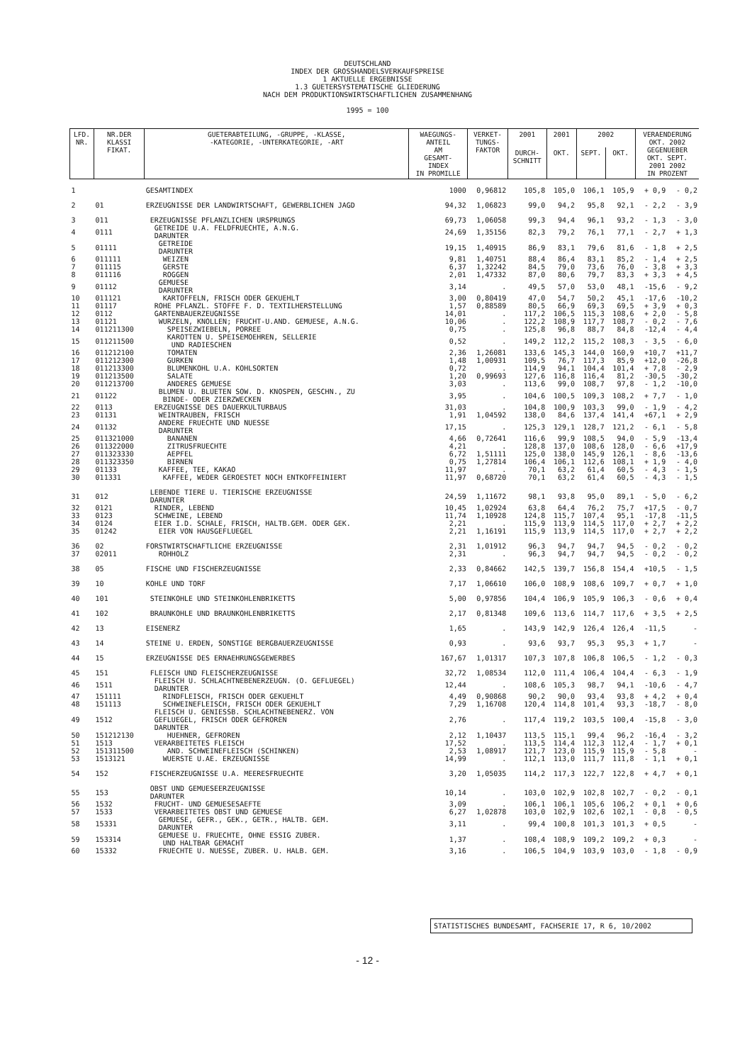DEUTSCHLAND
INDEX DER GROSSHANDELSVERKAUFSPREISE
1 AKTUELLE ERGEBNISSE
1.3 GUETERSYSTEMATISCHE GLIEDERUNG
NACH DEM PRODUKTIONSWIRTSCHAFTLICHEN ZUSAMMENHANG
1995 = 100
| LFD. NR. | NR.DER KLASSI FIKAT. | GUETERABTEILUNG, -GRUPPE, -KLASSE, -KATEGORIE, -UNTERKATEGORIE, -ART | WAEGUNGS- ANTEIL AM GESAMT- INDEX IN PROMILLE | VERKET- TUNGS- FAKTOR | 2001 | 2001 | 2002 | | VERAENDERUNG OKT. 2002 GEGENUEBER OKT. SEPT. 2001 2002 IN PROZENT | |
| --- | --- | --- | --- | --- | --- | --- | --- | --- | --- | --- |
| | | | | | DURCH- SCHNITT | OKT. | SEPT. | OKT. | | |
| 1 | | GESAMTINDEX | 1000 | 0,96812 | 105,8 | 105,0 | 106,1 | 105,9 | + 0,9 | - 0,2 |
| 2 | 01 | ERZEUGNISSE DER LANDWIRTSCHAFT, GEWERBLICHEN JAGD | 94,32 | 1,06823 | 99,0 | 94,2 | 95,8 | 92,1 | - 2,2 | - 3,9 |
| 3 | 011 | ERZEUGNISSE PFLANZLICHEN URSPRUNGS | 69,73 | 1,06058 | 99,3 | 94,4 | 96,1 | 93,2 | - 1,3 | - 3,0 |
| 4 | 0111 | GETREIDE U.A. FELDFRUECHTE, A.N.G. DARUNTER | 24,69 | 1,35156 | 82,3 | 79,2 | 76,1 | 77,1 | - 2,7 | + 1,3 |
| 5 | 01111 | GETREIDE DARUNTER | 19,15 | 1,40915 | 86,9 | 83,1 | 79,6 | 81,6 | - 1,8 | + 2,5 |
| 6 | 011111 | WEIZEN | 9,81 | 1,40751 | 88,4 | 86,4 | 83,1 | 85,2 | - 1,4 | + 2,5 |
| 7 | 011115 | GERSTE | 6,37 | 1,32242 | 84,5 | 79,0 | 73,6 | 76,0 | - 3,8 | + 3,3 |
| 8 | 011116 | ROGGEN | 2,01 | 1,47332 | 87,0 | 80,6 | 79,7 | 83,3 | + 3,3 | + 4,5 |
| 9 | 01112 | GEMUESE DARUNTER | 3,14 | . | 49,5 | 57,0 | 53,0 | 48,1 | -15,6 | - 9,2 |
| 10 | 011121 | KARTOFFELN, FRISCH ODER GEKUEHLT | 3,00 | 0,80419 | 47,0 | 54,7 | 50,2 | 45,1 | -17,6 | -10,2 |
| 11 | 01117 | ROHE PFLANZL. STOFFE F. D. TEXTILHERSTELLUNG | 1,57 | 0,88589 | 80,5 | 66,9 | 69,3 | 69,5 | + 3,9 | + 0,3 |
| 12 | 0112 | GARTENBAUERZEUGNISSE | 14,01 | . | 117,2 | 106,5 | 115,3 | 108,6 | + 2,0 | - 5,8 |
| 13 | 01121 | WURZELN, KNOLLEN; FRUCHT-U.AND. GEMUESE, A.N.G. | 10,06 | . | 122,2 | 108,9 | 117,7 | 108,7 | - 0,2 | - 7,6 |
| 14 | 011211300 | SPEISEZWIEBELN, PORREE | 0,75 | . | 125,8 | 96,8 | 88,7 | 84,8 | -12,4 | - 4,4 |
| 15 | 011211500 | KAROTTEN U. SPEISEMOEHREN, SELLERIE UND RADIESCHEN | 0,52 | . | 149,2 | 112,2 | 115,2 | 108,3 | - 3,5 | - 6,0 |
| 16 | 011212100 | TOMATEN | 2,36 | 1,26081 | 133,6 | 145,3 | 144,0 | 160,9 | +10,7 | +11,7 |
| 17 | 011212300 | GURKEN | 1,48 | 1,00931 | 109,5 | 76,7 | 117,3 | 85,9 | +12,0 | -26,8 |
| 18 | 011213300 | BLUMENKOHL U.A. KOHLSORTEN | 0,72 | . | 114,9 | 94,1 | 104,4 | 101,4 | + 7,8 | - 2,9 |
| 19 | 011213500 | SALATE | 1,20 | 0,99693 | 127,6 | 116,8 | 116,4 | 81,2 | -30,5 | -30,2 |
| 20 | 011213700 | ANDERES GEMUESE | 3,03 | . | 113,6 | 99,0 | 108,7 | 97,8 | - 1,2 | -10,0 |
| 21 | 01122 | BLUMEN U. BLUETEN SOW. D. KNOSPEN, GESCHN., ZU BINDE- ODER ZIERZWECKEN | 3,95 | . | 104,6 | 100,5 | 109,3 | 108,2 | + 7,7 | - 1,0 |
| 22 | 0113 | ERZEUGNISSE DES DAUERKULTURBAUS | 31,03 | . | 104,8 | 100,9 | 103,3 | 99,0 | - 1,9 | - 4,2 |
| 23 | 01131 | WEINTRAUBEN, FRISCH | 1,91 | 1,04592 | 138,0 | 84,6 | 137,4 | 141,4 | +67,1 | + 2,9 |
| 24 | 01132 | ANDERE FRUECHTE UND NUESSE DARUNTER | 17,15 | . | 125,3 | 129,1 | 128,7 | 121,2 | - 6,1 | - 5,8 |
| 25 | 011321000 | BANANEN | 4,66 | 0,72641 | 116,6 | 99,9 | 108,5 | 94,0 | - 5,9 | -13,4 |
| 26 | 011322000 | ZITRUSFRUECHTE | 4,21 | . | 128,8 | 137,0 | 108,6 | 128,0 | - 6,6 | +17,9 |
| 27 | 011323330 | AEPFEL | 6,72 | 1,51111 | 125,0 | 138,0 | 145,9 | 126,1 | - 8,6 | -13,6 |
| 28 | 011323350 | BIRNEN | 0,75 | 1,27814 | 106,4 | 106,1 | 112,6 | 108,1 | + 1,9 | - 4,0 |
| 29 | 01133 | KAFFEE, TEE, KAKAO | 11,97 | . | 70,1 | 63,2 | 61,4 | 60,5 | - 4,3 | - 1,5 |
| 30 | 011331 | KAFFEE, WEDER GEROESTET NOCH ENTKOFFEINIERT | 11,97 | 0,68720 | 70,1 | 63,2 | 61,4 | 60,5 | - 4,3 | - 1,5 |
| 31 | 012 | LEBENDE TIERE U. TIERISCHE ERZEUGNISSE DARUNTER | 24,59 | 1,11672 | 98,1 | 93,8 | 95,0 | 89,1 | - 5,0 | - 6,2 |
| 32 | 0121 | RINDER, LEBEND | 10,45 | 1,02924 | 63,8 | 64,4 | 76,2 | 75,7 | +17,5 | - 0,7 |
| 33 | 0123 | SCHWEINE, LEBEND | 11,74 | 1,10928 | 124,8 | 115,7 | 107,4 | 95,1 | -17,8 | -11,5 |
| 34 | 0124 | EIER I.D. SCHALE, FRISCH, HALTB.GEM. ODER GEK. | 2,21 | . | 115,9 | 113,9 | 114,5 | 117,0 | + 2,7 | + 2,2 |
| 35 | 01242 | EIER VON HAUSGEFLUEGEL | 2,21 | 1,16191 | 115,9 | 113,9 | 114,5 | 117,0 | + 2,7 | + 2,2 |
| 36 | 02 | FORSTWIRTSCHAFTLICHE ERZEUGNISSE | 2,31 | 1,01912 | 96,3 | 94,7 | 94,7 | 94,5 | - 0,2 | - 0,2 |
| 37 | 02011 | ROHHOLZ | 2,31 | . | 96,3 | 94,7 | 94,7 | 94,5 | - 0,2 | - 0,2 |
| 38 | 05 | FISCHE UND FISCHERZEUGNISSE | 2,33 | 0,84662 | 142,5 | 139,7 | 156,8 | 154,4 | +10,5 | - 1,5 |
| 39 | 10 | KOHLE UND TORF | 7,17 | 1,06610 | 106,0 | 108,9 | 108,6 | 109,7 | + 0,7 | + 1,0 |
| 40 | 101 | STEINKOHLE UND STEINKOHLENBRIKETTS | 5,00 | 0,97856 | 104,4 | 106,9 | 105,9 | 106,3 | - 0,6 | + 0,4 |
| 41 | 102 | BRAUNKOHLE UND BRAUNKOHLENBRIKETTS | 2,17 | 0,81348 | 109,6 | 113,6 | 114,7 | 117,6 | + 3,5 | + 2,5 |
| 42 | 13 | EISENERZ | 1,65 | . | 143,9 | 142,9 | 126,4 | 126,4 | -11,5 | - |
| 43 | 14 | STEINE U. ERDEN, SONSTIGE BERGBAUERZEUGNISSE | 0,93 | . | 93,6 | 93,7 | 95,3 | 95,3 | + 1,7 | - |
| 44 | 15 | ERZEUGNISSE DES ERNAEHRUNGSGEWERBES | 167,67 | 1,01317 | 107,3 | 107,8 | 106,8 | 106,5 | - 1,2 | - 0,3 |
| 45 | 151 | FLEISCH UND FLEISCHERZEUGNISSE | 32,72 | 1,08534 | 112,0 | 111,4 | 106,4 | 104,4 | - 6,3 | - 1,9 |
| 46 | 1511 | FLEISCH U. SCHLACHTNEBENERZEUGN. (O. GEFLUEGEL) DARUNTER | 12,44 | . | 108,6 | 105,3 | 98,7 | 94,1 | -10,6 | - 4,7 |
| 47 | 151111 | RINDFLEISCH, FRISCH ODER GEKUEHLT | 4,49 | 0,90868 | 90,2 | 90,0 | 93,4 | 93,8 | + 4,2 | + 0,4 |
| 48 | 151113 | SCHWEINEFLEISCH, FRISCH ODER GEKUEHLT | 7,29 | 1,16708 | 120,4 | 114,8 | 101,4 | 93,3 | -18,7 | - 8,0 |
| 49 | 1512 | FLEISCH U. GENIESSB. SCHLACHTNEBENERZ. VON GEFLUEGEL, FRISCH ODER GEFROREN DARUNTER | 2,76 | . | 117,4 | 119,2 | 103,5 | 100,4 | -15,8 | - 3,0 |
| 50 | 151212130 | HUEHNER, GEFROREN | 2,12 | 1,10437 | 113,5 | 115,1 | 99,4 | 96,2 | -16,4 | - 3,2 |
| 51 | 1513 | VERARBEITETES FLEISCH | 17,52 | . | 113,5 | 114,4 | 112,3 | 112,4 | - 1,7 | + 0,1 |
| 52 | 151311500 | AND. SCHWEINEFLEISCH (SCHINKEN) | 2,53 | 1,08917 | 121,7 | 123,0 | 115,9 | 115,9 | - 5,8 | - |
| 53 | 1513121 | WUERSTE U.AE. ERZEUGNISSE | 14,99 | . | 112,1 | 113,0 | 111,7 | 111,8 | - 1,1 | + 0,1 |
| 54 | 152 | FISCHERZEUGNISSE U.A. MEERESFRUECHTE | 3,20 | 1,05035 | 114,2 | 117,3 | 122,7 | 122,8 | + 4,7 | + 0,1 |
| 55 | 153 | OBST UND GEMUESEERZEUGNISSE DARUNTER | 10,14 | . | 103,0 | 102,9 | 102,8 | 102,7 | - 0,2 | - 0,1 |
| 56 | 1532 | FRUCHT- UND GEMUESESAEFTE | 3,09 | . | 106,1 | 106,1 | 105,6 | 106,2 | + 0,1 | + 0,6 |
| 57 | 1533 | VERARBEITETES OBST UND GEMUESE | 6,27 | 1,02878 | 103,0 | 102,9 | 102,6 | 102,1 | - 0,8 | - 0,5 |
| 58 | 15331 | GEMUESE, GEFR., GEK., GETR., HALTB. GEM. DARUNTER | 3,11 | . | 99,4 | 100,8 | 101,3 | 101,3 | + 0,5 | - |
| 59 | 153314 | GEMUESE U. FRUECHTE, OHNE ESSIG ZUBER. UND HALTBAR GEMACHT | 1,37 | . | 108,4 | 108,9 | 109,2 | 109,2 | + 0,3 | - |
| 60 | 15332 | FRUECHTE U. NUESSE, ZUBER. U. HALB. GEM. | 3,16 | . | 106,5 | 104,9 | 103,9 | 103,0 | - 1,8 | - 0,9 |
STATISTISCHES BUNDESAMT, FACHSERIE 17, R 6, 10/2002
- 12 -